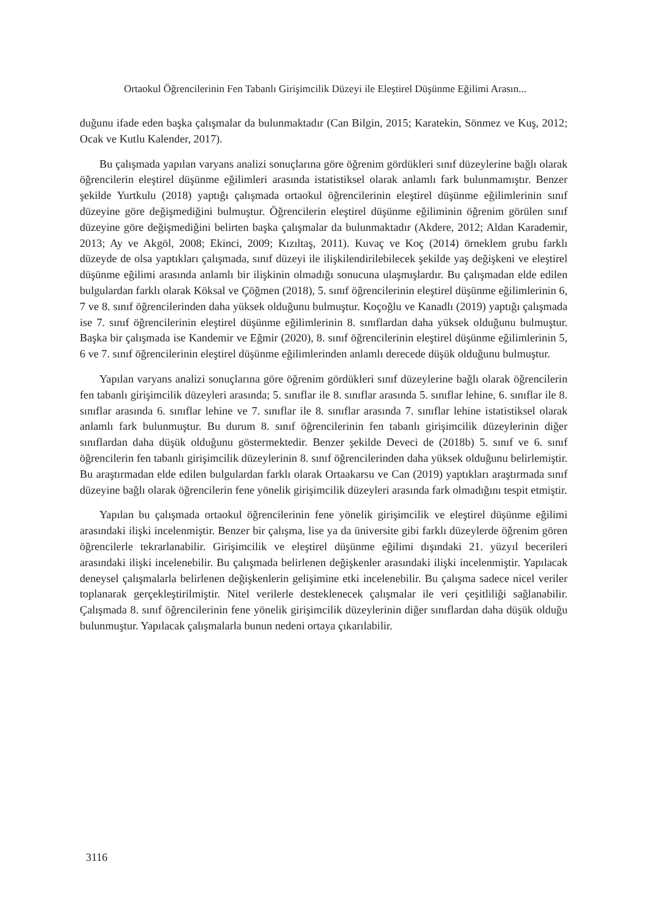Ortaokul Öğrencilerinin Fen Tabanlı Girişimcilik Düzeyi ile Eleştirel Düşünme Eğilimi Arasın...
duğunu ifade eden başka çalışmalar da bulunmaktadır (Can Bilgin, 2015; Karatekin, Sönmez ve Kuş, 2012; Ocak ve Kutlu Kalender, 2017).
Bu çalışmada yapılan varyans analizi sonuçlarına göre öğrenim gördükleri sınıf düzeylerine bağlı olarak öğrencilerin eleştirel düşünme eğilimleri arasında istatistiksel olarak anlamlı fark bulunmamıştır. Benzer şekilde Yurtkulu (2018) yaptığı çalışmada ortaokul öğrencilerinin eleştirel düşünme eğilimlerinin sınıf düzeyine göre değişmediğini bulmuştur. Öğrencilerin eleştirel düşünme eğiliminin öğrenim görülen sınıf düzeyine göre değişmediğini belirten başka çalışmalar da bulunmaktadır (Akdere, 2012; Aldan Karademir, 2013; Ay ve Akgöl, 2008; Ekinci, 2009; Kızıltaş, 2011). Kuvaç ve Koç (2014) örneklem grubu farklı düzeyde de olsa yaptıkları çalışmada, sınıf düzeyi ile ilişkilendirilebilecek şekilde yaş değişkeni ve eleştirel düşünme eğilimi arasında anlamlı bir ilişkinin olmadığı sonucuna ulaşmışlardır. Bu çalışmadan elde edilen bulgulardan farklı olarak Köksal ve Çöğmen (2018), 5. sınıf öğrencilerinin eleştirel düşünme eğilimlerinin 6, 7 ve 8. sınıf öğrencilerinden daha yüksek olduğunu bulmuştur. Koçoğlu ve Kanadlı (2019) yaptığı çalışmada ise 7. sınıf öğrencilerinin eleştirel düşünme eğilimlerinin 8. sınıflardan daha yüksek olduğunu bulmuştur. Başka bir çalışmada ise Kandemir ve Eğmir (2020), 8. sınıf öğrencilerinin eleştirel düşünme eğilimlerinin 5, 6 ve 7. sınıf öğrencilerinin eleştirel düşünme eğilimlerinden anlamlı derecede düşük olduğunu bulmuştur.
Yapılan varyans analizi sonuçlarına göre öğrenim gördükleri sınıf düzeylerine bağlı olarak öğrencilerin fen tabanlı girişimcilik düzeyleri arasında; 5. sınıflar ile 8. sınıflar arasında 5. sınıflar lehine, 6. sınıflar ile 8. sınıflar arasında 6. sınıflar lehine ve 7. sınıflar ile 8. sınıflar arasında 7. sınıflar lehine istatistiksel olarak anlamlı fark bulunmuştur. Bu durum 8. sınıf öğrencilerinin fen tabanlı girişimcilik düzeylerinin diğer sınıflardan daha düşük olduğunu göstermektedir. Benzer şekilde Deveci de (2018b) 5. sınıf ve 6. sınıf öğrencilerin fen tabanlı girişimcilik düzeylerinin 8. sınıf öğrencilerinden daha yüksek olduğunu belirlemiştir. Bu araştırmadan elde edilen bulgulardan farklı olarak Ortaakarsu ve Can (2019) yaptıkları araştırmada sınıf düzeyine bağlı olarak öğrencilerin fene yönelik girişimcilik düzeyleri arasında fark olmadığını tespit etmiştir.
Yapılan bu çalışmada ortaokul öğrencilerinin fene yönelik girişimcilik ve eleştirel düşünme eğilimi arasındaki ilişki incelenmiştir. Benzer bir çalışma, lise ya da üniversite gibi farklı düzeylerde öğrenim gören öğrencilerle tekrarlanabilir. Girişimcilik ve eleştirel düşünme eğilimi dışındaki 21. yüzyıl becerileri arasındaki ilişki incelenebilir. Bu çalışmada belirlenen değişkenler arasındaki ilişki incelenmiştir. Yapılacak deneysel çalışmalarla belirlenen değişkenlerin gelişimine etki incelenebilir. Bu çalışma sadece nicel veriler toplanarak gerçekleştirilmiştir. Nitel verilerle desteklenecek çalışmalar ile veri çeşitliliği sağlanabilir. Çalışmada 8. sınıf öğrencilerinin fene yönelik girişimcilik düzeylerinin diğer sınıflardan daha düşük olduğu bulunmuştur. Yapılacak çalışmalarla bunun nedeni ortaya çıkarılabilir.
3116